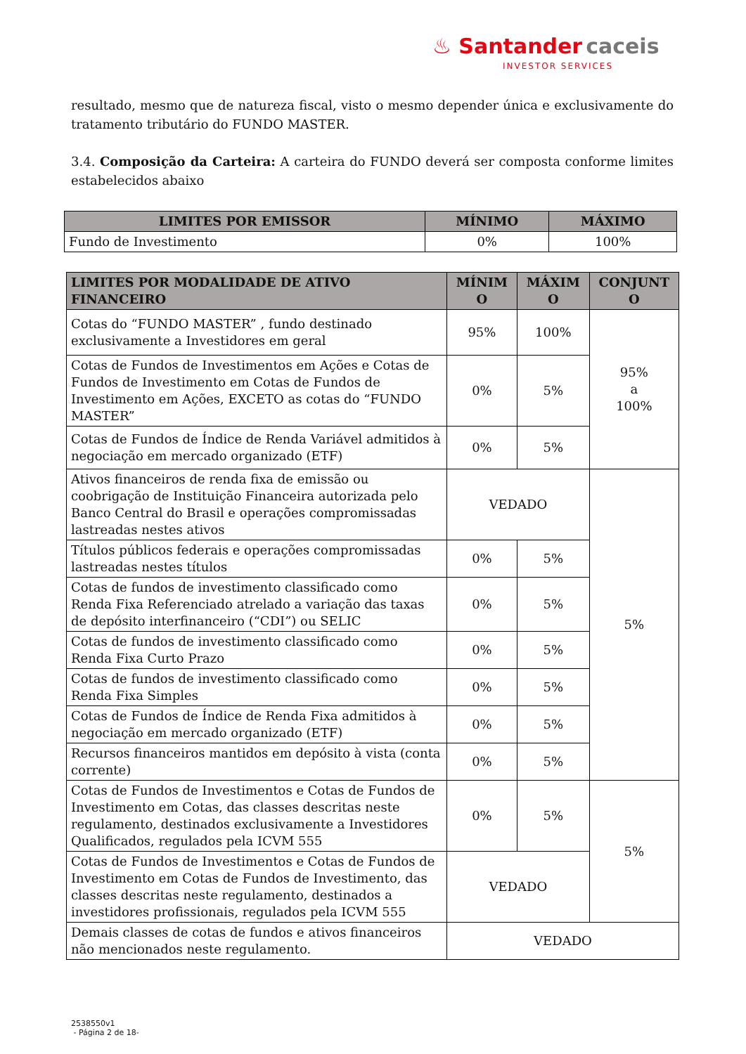♨ Santander caceis
INVESTOR SERVICES
resultado, mesmo que de natureza fiscal, visto o mesmo depender única e exclusivamente do tratamento tributário do FUNDO MASTER.
3.4. Composição da Carteira: A carteira do FUNDO deverá ser composta conforme limites estabelecidos abaixo
| LIMITES POR EMISSOR | MÍNIMO | MÁXIMO |
| --- | --- | --- |
| Fundo de Investimento | 0% | 100% |
| LIMITES POR MODALIDADE DE ATIVO FINANCEIRO | MÍNIM O | MÁXIM O | CONJUNT O |
| --- | --- | --- | --- |
| Cotas do “FUNDO MASTER” , fundo destinado exclusivamente a Investidores em geral | 95% | 100% | 95% a 100% |
| Cotas de Fundos de Investimentos em Ações e Cotas de Fundos de Investimento em Cotas de Fundos de Investimento em Ações, EXCETO as cotas do “FUNDO MASTER” | 0% | 5% | |
| Cotas de Fundos de Índice de Renda Variável admitidos à negociação em mercado organizado (ETF) | 0% | 5% | |
| Ativos financeiros de renda fixa de emissão ou coobrigação de Instituição Financeira autorizada pelo Banco Central do Brasil e operações compromissadas lastreadas nestes ativos | VEDADO | | 5% |
| Títulos públicos federais e operações compromissadas lastreadas nestes títulos | 0% | 5% | |
| Cotas de fundos de investimento classificado como Renda Fixa Referenciado atrelado a variação das taxas de depósito interfinanceiro (“CDI”) ou SELIC | 0% | 5% | |
| Cotas de fundos de investimento classificado como Renda Fixa Curto Prazo | 0% | 5% | |
| Cotas de fundos de investimento classificado como Renda Fixa Simples | 0% | 5% | |
| Cotas de Fundos de Índice de Renda Fixa admitidos à negociação em mercado organizado (ETF) | 0% | 5% | |
| Recursos financeiros mantidos em depósito à vista (conta corrente) | 0% | 5% | |
| Cotas de Fundos de Investimentos e Cotas de Fundos de Investimento em Cotas, das classes descritas neste regulamento, destinados exclusivamente a Investidores Qualificados, regulados pela ICVM 555 | 0% | 5% | 5% |
| Cotas de Fundos de Investimentos e Cotas de Fundos de Investimento em Cotas de Fundos de Investimento, das classes descritas neste regulamento, destinados a investidores profissionais, regulados pela ICVM 555 | VEDADO | | |
| Demais classes de cotas de fundos e ativos financeiros não mencionados neste regulamento. | VEDADO | | |
2538550v1
- Página 2 de 18-